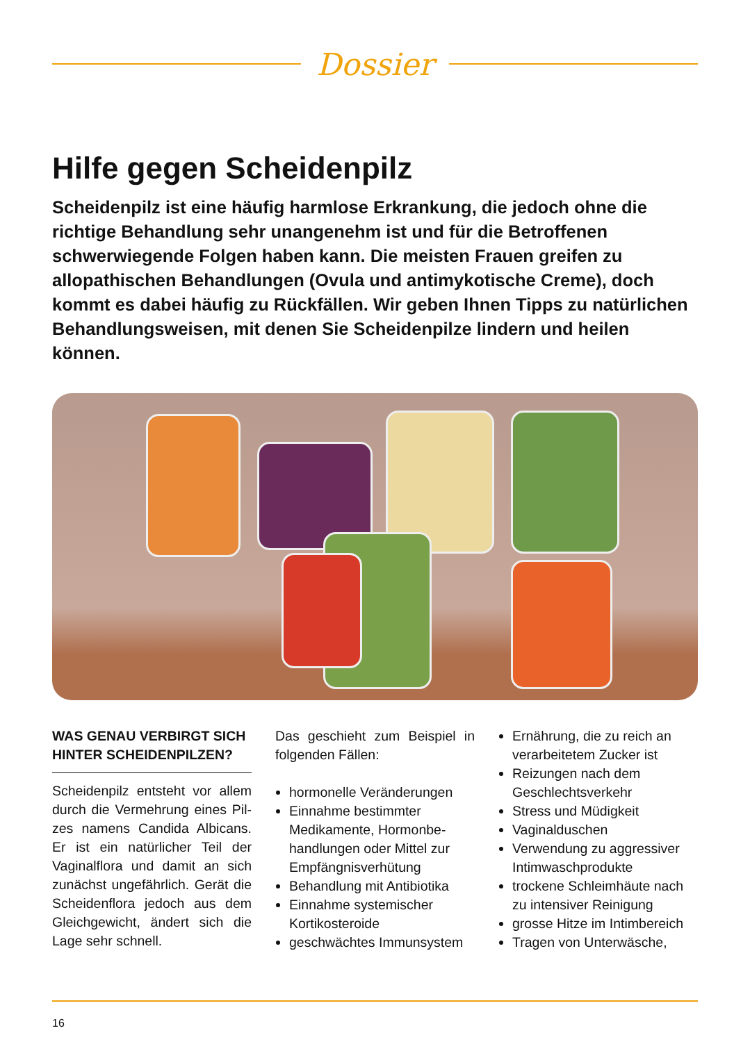Dossier
Hilfe gegen Scheidenpilz
Scheidenpilz ist eine häufig harmlose Erkrankung, die jedoch ohne die richtige Behandlung sehr unangenehm ist und für die Betroffenen schwerwiegende Folgen haben kann. Die meisten Frauen greifen zu allopathischen Behandlungen (Ovula und antimykotische Creme), doch kommt es dabei häufig zu Rückfällen. Wir geben Ihnen Tipps zu natürlichen Behandlungsweisen, mit denen Sie Scheidenpilze lindern und heilen können.
WAS GENAU VERBIRGT SICH HINTER SCHEIDENPILZEN?
Scheidenpilz entsteht vor allem durch die Vermehrung eines Pil­zes namens Candida Albicans. Er ist ein natürlicher Teil der Vaginalflora und damit an sich zunächst ungefährlich. Gerät die Scheidenflora jedoch aus dem Gleichgewicht, ändert sich die Lage sehr schnell.
Das geschieht zum Beispiel in folgenden Fällen:
hormonelle Veränderungen
Einnahme bestimmter Medikamente, Hormonbe­handlungen oder Mittel zur Empfängnisverhütung
Behandlung mit Antibiotika
Einnahme systemischer Kortikosteroide
geschwächtes Immunsystem
Ernährung, die zu reich an verarbeitetem Zucker ist
Reizungen nach dem Geschlechts­verkehr
Stress und Müdigkeit
Vaginalduschen
Verwendung zu aggressiver Intimwaschprodukte
trockene Schleimhäute nach zu intensiver Reinigung
grosse Hitze im Intimbereich
Tragen von Unterwäsche,
16